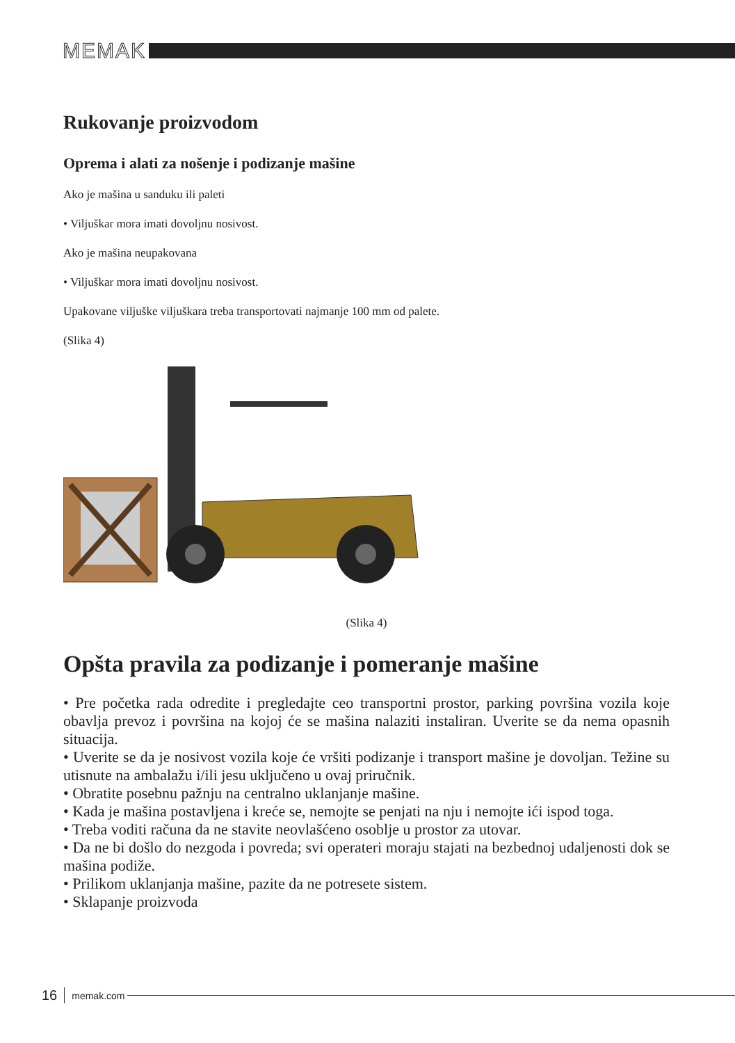MEMAK
Rukovanje proizvodom
Oprema i alati za nošenje i podizanje mašine
Ako je mašina u sanduku ili paleti
• Viljuškar mora imati dovoljnu nosivost.
Ako je mašina neupakovana
• Viljuškar mora imati dovoljnu nosivost.
Upakovane viljuške viljuškara treba transportovati najmanje 100 mm od palete.
(Slika 4)
(Slika 4)
Opšta pravila za podizanje i pomeranje mašine
• Pre početka rada odredite i pregledajte ceo transportni prostor, parking površina vozila koje obavlja prevoz i površina na kojoj će se mašina nalaziti instaliran. Uverite se da nema opasnih situacija.
• Uverite se da je nosivost vozila koje će vršiti podizanje i transport mašine je dovoljan. Težine su utisnute na ambalažu i/ili jesu uključeno u ovaj priručnik.
• Obratite posebnu pažnju na centralno uklanjanje mašine.
• Kada je mašina postavljena i kreće se, nemojte se penjati na nju i nemojte ići ispod toga.
• Treba voditi računa da ne stavite neovlašćeno osoblje u prostor za utovar.
• Da ne bi došlo do nezgoda i povreda; svi operateri moraju stajati na bezbednoj udaljenosti dok se mašina podiže.
• Prilikom uklanjanja mašine, pazite da ne potresete sistem.
• Sklapanje proizvoda
16 memak.com